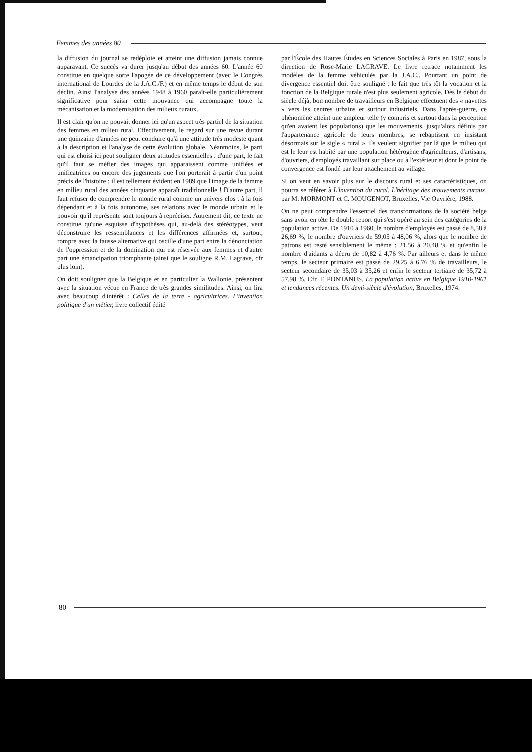Femmes des années 80
la diffusion du journal se redéploie et atteint une diffusion jamais connue auparavant. Ce succès va durer jusqu'au début des années 60. L'année 60 constitue en quelque sorte l'apogée de ce développement (avec le Congrès international de Lourdes de la J.A.C./F.) et en même temps le début de son déclin. Ainsi l'analyse des années 1948 à 1960 paraît-elle particulièrement significative pour saisir cette mouvance qui accompagne toute la mécanisation et la modernisation des milieux ruraux.
Il est clair qu'on ne pouvait donner ici qu'un aspect très partiel de la situation des femmes en milieu rural. Effectivement, le regard sur une revue durant une quinzaine d'années ne peut conduire qu'à une attitude très modeste quant à la description et l'analyse de cette évolution globale. Néanmoins, le parti qui est choisi ici peut souligner deux attitudes essentielles : d'une part, le fait qu'il faut se méfier des images qui apparaissent comme unifiées et unificatrices ou encore des jugements que l'on porterait à partir d'un point précis de l'histoire : il est tellement évident en 1989 que l'image de la femme en milieu rural des années cinquante apparaît traditionnelle ! D'autre part, il faut refuser de comprendre le monde rural comme un univers clos : à la fois dépendant et à la fois autonome, ses relations avec le monde urbain et le pouvoir qu'il représente sont toujours à repréciser. Autrement dit, ce texte ne constitue qu'une esquisse d'hypothèses qui, au-delà des stéréotypes, veut déconstruire les ressemblances et les différences affirmées et, surtout, rompre avec la fausse alternative qui oscille d'une part entre la dénonciation de l'oppression et de la domination qui est réservée aux femmes et d'autre part une émancipation triomphante (ainsi que le souligne R.M. Lagrave, cfr plus loin).
On doit souligner que la Belgique et en particulier la Wallonie, présentent avec la situation vécue en France de très grandes similitudes. Ainsi, on lira avec beaucoup d'intérêt : Celles de la terre - agricultrices. L'invention politique d'un métier, livre collectif édité
par l'École des Hautes Études en Sciences Sociales à Paris en 1987, sous la direction de Rose-Marie LAGRAVE. Le livre retrace notamment les modèles de la femme véhiculés par la J.A.C.. Pourtant un point de divergence essentiel doit être souligné : le fait que très tôt la vocation et la fonction de la Belgique rurale n'est plus seulement agricole. Dès le début du siècle déjà, bon nombre de travailleurs en Belgique effectuent des « navettes » vers les centres urbains et surtout industriels. Dans l'après-guerre, ce phénomène atteint une ampleur telle (y compris et surtout dans la perception qu'en avaient les populations) que les mouvements, jusqu'alors définis par l'appartenance agricole de leurs membres, se rebaptisent en insistant désormais sur le sigle « rural ». Ils veulent signifier par là que le milieu qui est le leur est habité par une population hétérogène d'agriculteurs, d'artisans, d'ouvriers, d'employés travaillant sur place ou à l'extérieur et dont le point de convergence est fondé par leur attachement au village.
Si on veut en savoir plus sur le discours rural et ses caractéristiques, on pourra se référer à L'invention du rural. L'héritage des mouvements ruraux, par M. MORMONT et C. MOUGENOT, Bruxelles, Vie Ouvrière, 1988.
On ne peut comprendre l'essentiel des transformations de la société belge sans avoir en tête le double report qui s'est opéré au sein des catégories de la population active. De 1910 à 1960, le nombre d'employés est passé de 8,58 à 26,69 %, le nombre d'ouvriers de 59,05 à 48,06 %, alors que le nombre de patrons est resté sensiblement le même : 21,56 à 20,48 % et qu'enfin le nombre d'aidants a décru de 10,82 à 4,76 %. Par ailleurs et dans le même temps, le secteur primaire est passé de 29,25 à 6,76 % de travailleurs, le secteur secondaire de 35,03 à 35,26 et enfin le secteur tertiaire de 35,72 à 57,98 %. Cfr. F. PONTANUS, La population active en Belgique 1910-1961 et tendances récentes. Un demi-siècle d'évolution, Bruxelles, 1974.
80